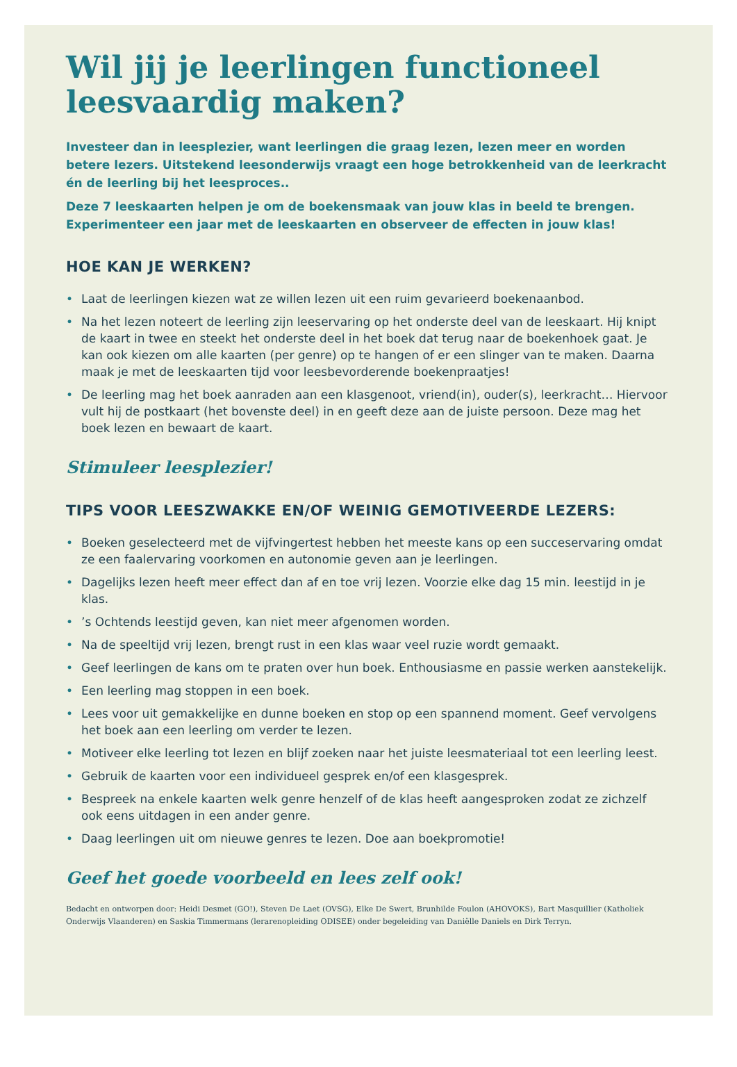Wil jij je leerlingen functioneel leesvaardig maken?
Investeer dan in leesplezier, want leerlingen die graag lezen, lezen meer en worden betere lezers. Uitstekend leesonderwijs vraagt een hoge betrokkenheid van de leerkracht én de leerling bij het leesproces..
Deze 7 leeskaarten helpen je om de boekensmaak van jouw klas in beeld te brengen. Experimenteer een jaar met de leeskaarten en observeer de effecten in jouw klas!
HOE KAN JE WERKEN?
• Laat de leerlingen kiezen wat ze willen lezen uit een ruim gevarieerd boekenaanbod.
• Na het lezen noteert de leerling zijn leeservaring op het onderste deel van de leeskaart. Hij knipt de kaart in twee en steekt het onderste deel in het boek dat terug naar de boekenhoek gaat. Je kan ook kiezen om alle kaarten (per genre) op te hangen of er een slinger van te maken. Daarna maak je met de leeskaarten tijd voor leesbevorderende boekenpraatjes!
• De leerling mag het boek aanraden aan een klasgenoot, vriend(in), ouder(s), leerkracht… Hiervoor vult hij de postkaart (het bovenste deel) in en geeft deze aan de juiste persoon. Deze mag het boek lezen en bewaart de kaart.
Stimuleer leesplezier!
TIPS VOOR LEESZWAKKE EN/OF WEINIG GEMOTIVEERDE LEZERS:
• Boeken geselecteerd met de vijfvingertest hebben het meeste kans op een succeservaring omdat ze een faalervaring voorkomen en autonomie geven aan je leerlingen.
• Dagelijks lezen heeft meer effect dan af en toe vrij lezen. Voorzie elke dag 15 min. leestijd in je klas.
•’s Ochtends leestijd geven, kan niet meer afgenomen worden.
• Na de speeltijd vrij lezen, brengt rust in een klas waar veel ruzie wordt gemaakt.
• Geef leerlingen de kans om te praten over hun boek. Enthousiasme en passie werken aanstekelijk.
• Een leerling mag stoppen in een boek.
• Lees voor uit gemakkelijke en dunne boeken en stop op een spannend moment. Geef vervolgens het boek aan een leerling om verder te lezen.
• Motiveer elke leerling tot lezen en blijf zoeken naar het juiste leesmateriaal tot een leerling leest.
• Gebruik de kaarten voor een individueel gesprek en/of een klasgesprek.
• Bespreek na enkele kaarten welk genre henzelf of de klas heeft aangesproken zodat ze zichzelf ook eens uitdagen in een ander genre.
• Daag leerlingen uit om nieuwe genres te lezen. Doe aan boekpromotie!
Geef het goede voorbeeld en lees zelf ook!
Bedacht en ontworpen door: Heidi Desmet (GO!), Steven De Laet (OVSG), Elke De Swert, Brunhilde Foulon (AHOVOKS), Bart Masquillier (Katholiek Onderwijs Vlaanderen) en Saskia Timmermans (lerarenopleiding ODISEE) onder begeleiding van Daniëlle Daniels en Dirk Terryn.